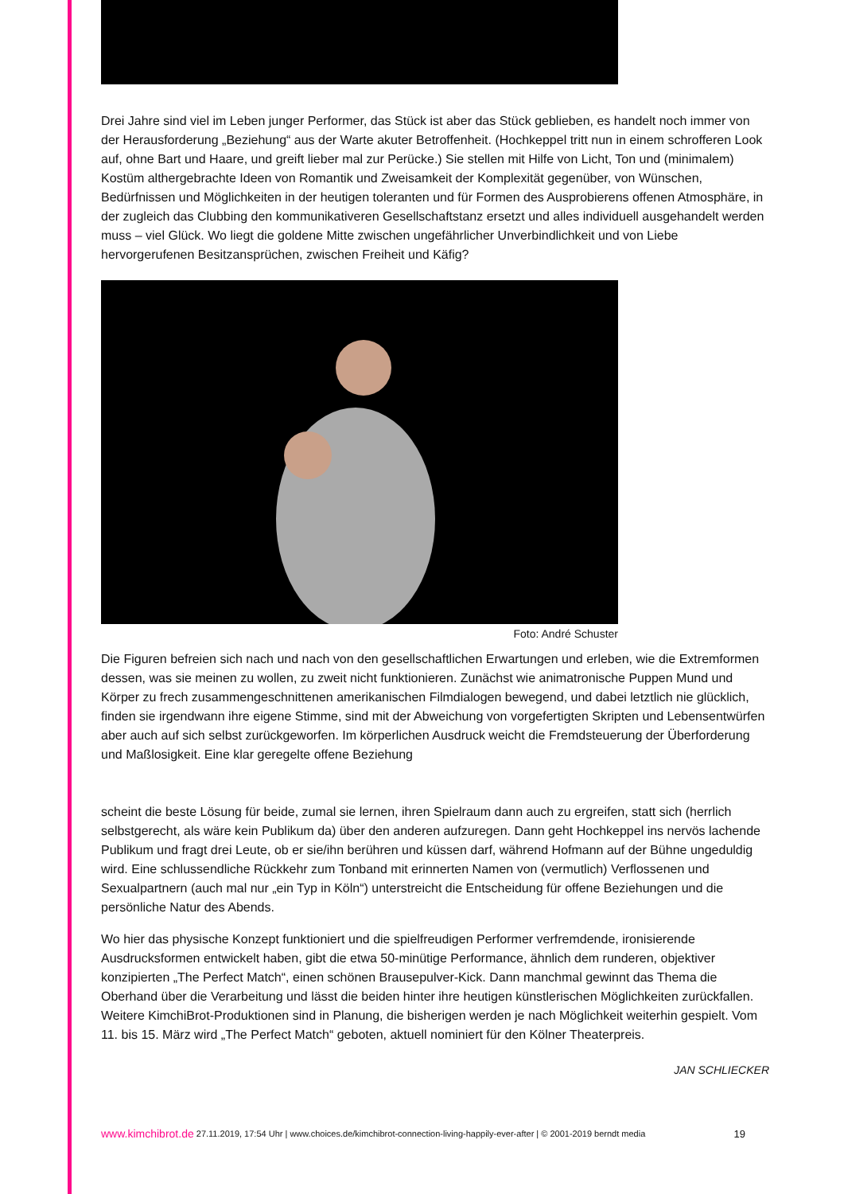Drei Jahre sind viel im Leben junger Performer, das Stück ist aber das Stück geblieben, es handelt noch immer von der Herausforderung „Beziehung“ aus der Warte akuter Betroffenheit. (Hochkeppel tritt nun in einem schrofferen Look auf, ohne Bart und Haare, und greift lieber mal zur Perücke.) Sie stellen mit Hilfe von Licht, Ton und (minimalem) Kostüm althergebrachte Ideen von Romantik und Zweisamkeit der Komplexität gegenüber, von Wünschen, Bedürfnissen und Möglichkeiten in der heutigen toleranten und für Formen des Ausprobierens offenen Atmosphäre, in der zugleich das Clubbing den kommunikativeren Gesellschaftstanz ersetzt und alles individuell ausgehandelt werden muss – viel Glück. Wo liegt die goldene Mitte zwischen ungefährlicher Unverbindlichkeit und von Liebe hervorgerufenen Besitzansprüchen, zwischen Freiheit und Käfig?
Foto: André Schuster
Die Figuren befreien sich nach und nach von den gesellschaftlichen Erwartungen und erleben, wie die Extremformen dessen, was sie meinen zu wollen, zu zweit nicht funktionieren. Zunächst wie animatronische Puppen Mund und Körper zu frech zusammengeschnittenen amerikanischen Filmdialogen bewegend, und dabei letztlich nie glücklich, finden sie irgendwann ihre eigene Stimme, sind mit der Abweichung von vorgefertigten Skripten und Lebensentwürfen aber auch auf sich selbst zurückgeworfen. Im körperlichen Ausdruck weicht die Fremdsteuerung der Überforderung und Maßlosigkeit. Eine klar geregelte offene Beziehung
scheint die beste Lösung für beide, zumal sie lernen, ihren Spielraum dann auch zu ergreifen, statt sich (herrlich selbstgerecht, als wäre kein Publikum da) über den anderen aufzuregen. Dann geht Hochkeppel ins nervös lachende Publikum und fragt drei Leute, ob er sie/ihn berühren und küssen darf, während Hofmann auf der Bühne ungeduldig wird. Eine schlussendliche Rückkehr zum Tonband mit erinnerten Namen von (vermutlich) Verflossenen und Sexualpartnern (auch mal nur „ein Typ in Köln“) unterstreicht die Entscheidung für offene Beziehungen und die persönliche Natur des Abends.
Wo hier das physische Konzept funktioniert und die spielfreudigen Performer verfremdende, ironisierende Ausdrucksformen entwickelt haben, gibt die etwa 50-minütige Performance, ähnlich dem runderen, objektiver konzipierten „The Perfect Match“, einen schönen Brausepulver-Kick. Dann manchmal gewinnt das Thema die Oberhand über die Verarbeitung und lässt die beiden hinter ihre heutigen künstlerischen Möglichkeiten zurückfallen. Weitere KimchiBrot-Produktionen sind in Planung, die bisherigen werden je nach Möglichkeit weiterhin gespielt. Vom 11. bis 15. März wird „The Perfect Match“ geboten, aktuell nominiert für den Kölner Theaterpreis.
JAN SCHLIECKER
www.kimchibrot.de 27.11.2019, 17:54 Uhr | www.choices.de/kimchibrot-connection-living-happily-ever-after | © 2001-2019 berndt media 19